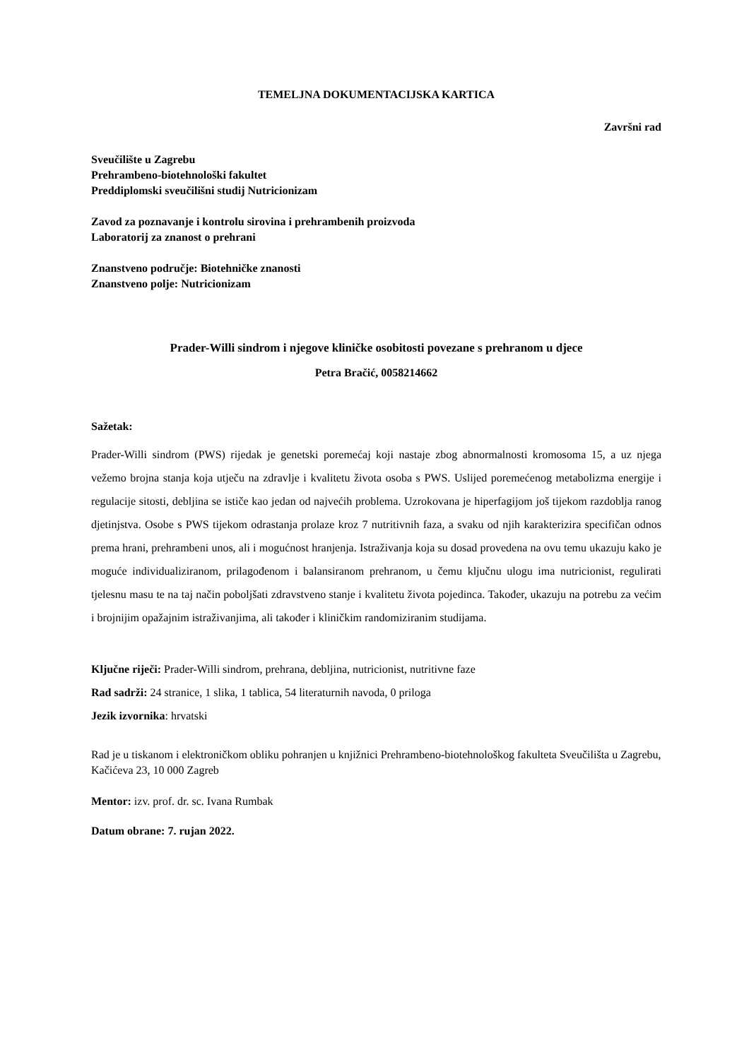TEMELJNA DOKUMENTACIJSKA KARTICA
Završni rad
Sveučilište u Zagrebu
Prehrambeno-biotehnološki fakultet
Preddiplomski sveučilišni studij Nutricionizam
Zavod za poznavanje i kontrolu sirovina i prehrambenih proizvoda
Laboratorij za znanost o prehrani
Znanstveno područje: Biotehničke znanosti
Znanstveno polje: Nutricionizam
Prader-Willi sindrom i njegove kliničke osobitosti povezane s prehranom u djece
Petra Bračić, 0058214662
Sažetak:
Prader-Willi sindrom (PWS) rijedak je genetski poremećaj koji nastaje zbog abnormalnosti kromosoma 15, a uz njega vežemo brojna stanja koja utječu na zdravlje i kvalitetu života osoba s PWS. Uslijed poremećenog metabolizma energije i regulacije sitosti, debljina se ističe kao jedan od najvećih problema. Uzrokovana je hiperfagijom još tijekom razdoblja ranog djetinjstva. Osobe s PWS tijekom odrastanja prolaze kroz 7 nutritivnih faza, a svaku od njih karakterizira specifičan odnos prema hrani, prehrambeni unos, ali i mogućnost hranjenja. Istraživanja koja su dosad provedena na ovu temu ukazuju kako je moguće individualiziranom, prilagođenom i balansiranom prehranom, u čemu ključnu ulogu ima nutricionist, regulirati tjelesnu masu te na taj način poboljšati zdravstveno stanje i kvalitetu života pojedinca. Također, ukazuju na potrebu za većim i brojnijim opažajnim istraživanjima, ali također i kliničkim randomiziranim studijama.
Ključne riječi: Prader-Willi sindrom, prehrana, debljina, nutricionist, nutritivne faze
Rad sadrži: 24 stranice, 1 slika, 1 tablica, 54 literaturnih navoda, 0 priloga
Jezik izvornika: hrvatski
Rad je u tiskanom i elektroničkom obliku pohranjen u knjižnici Prehrambeno-biotehnološkog fakulteta Sveučilišta u Zagrebu, Kačićeva 23, 10 000 Zagreb
Mentor: izv. prof. dr. sc. Ivana Rumbak
Datum obrane: 7. rujan 2022.